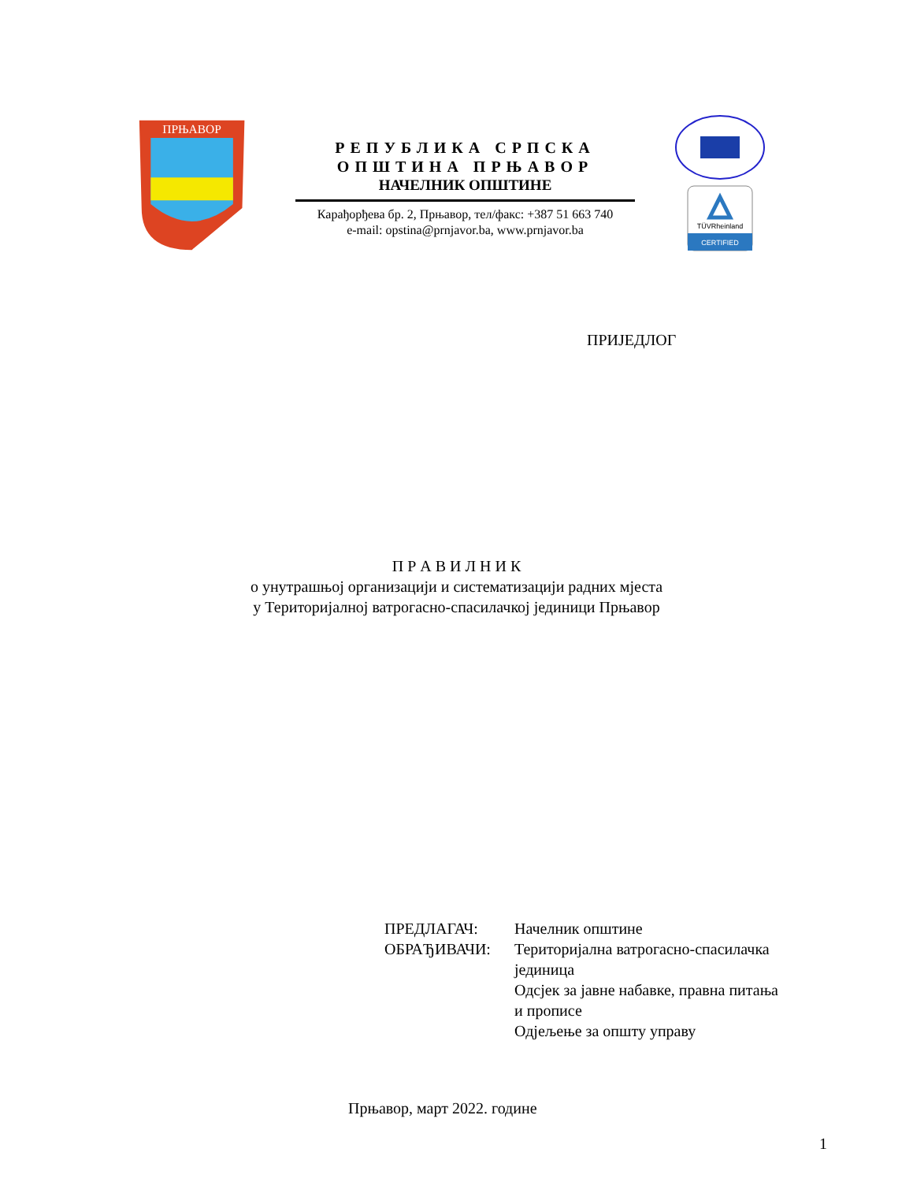ПРЊАВОР
РЕПУБЛИКА СРПСКА
ОПШТИНА ПРЊАВОР
НАЧЕЛНИК ОПШТИНЕ
Карађорђева бр. 2, Прњавор, тел/факс: +387 51 663 740
e-mail: opstina@prnjavor.ba, www.prnjavor.ba
CERTIFIED
TÜVRheinland
ПРИЈЕДЛОГ
П Р А В И Л Н И К
о унутрашњој организацији и систематизацији радних мјеста
у Територијалној ватрогасно-спасилачкој јединици Прњавор
ПРЕДЛАГАЧ:
ОБРАЂИВАЧИ:
Начелник општине
Територијална ватрогасно-спасилачка
јединица
Одсјек за јавне набавке, правна питања
и прописе
Одјељење за општу управу
Прњавор, март 2022. године
1